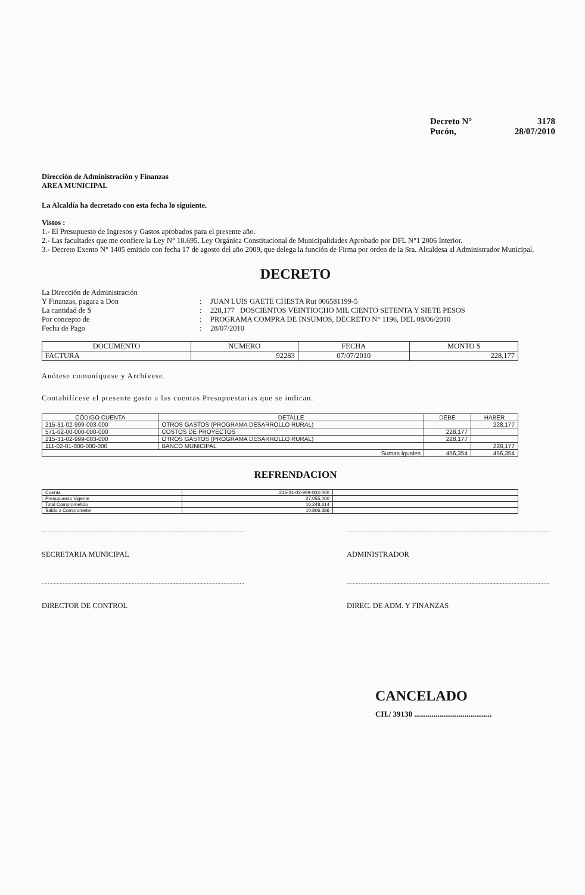Decreto N° 3178
Pucón, 28/07/2010
Dirección de Administración y Finanzas
AREA MUNICIPAL
La Alcaldía ha decretado con esta fecha lo siguiente.
Vistos :
1.- El Presupuesto de Ingresos y Gastos aprobados para el presente año.
2.- Las facultades que me confiere la Ley N° 18.695. Ley Orgánica Constitucional de Municipalidades Aprobado por DFL N°1 2006 Interior.
3.- Decreto Exento N° 1405 emitido con fecha 17 de agosto del año 2009, que delega la función de Firma por orden de la Sra. Alcaldesa al Administrador Municipal.
DECRETO
La Dirección de Administración
Y Finanzas, pagara a Don
:
JUAN LUIS GAETE CHESTA Rut 006581199-5
La cantidad de $
:
228,177 DOSCIENTOS VEINTIOCHO MIL CIENTO SETENTA Y SIETE PESOS
Por concepto de
:
PROGRAMA COMPRA DE INSUMOS, DECRETO N° 1196, DEL 08/06/2010
Fecha de Pago
:
28/07/2010
| DOCUMENTO | NUMERO | FECHA | MONTO $ |
| --- | --- | --- | --- |
| FACTURA | 92283 | 07/07/2010 | 228,177 |
Anótese comuníquese y Archívese.
Contabilícese el presente gasto a las cuentas Presupuestarias que se indican.
| CÓDIGO CUENTA | DETALLE | DEBE | HABER |
| --- | --- | --- | --- |
| 215-31-02-999-003-000 | OTROS GASTOS (PROGRAMA DESARROLLO RURAL) | | 228,177 |
| 571-02-00-000-000-000 | COSTOS DE PROYECTOS | 228,177 | |
| 215-31-02-999-003-000 | OTROS GASTOS (PROGRAMA DESARROLLO RURAL) | 228,177 | |
| 111-02-01-000-000-000 | BANCO MUNICIPAL | | 228,177 |
| Sumas Iguales | | 456,354 | 456,354 |
REFRENDACION
| Cuenta | 215-31-02-999-003-000 | |
| Presupuesto Vigente | 27,055,000 | |
| Total Comprometido | 16,248,614 | |
| Saldo x Comprometer | 10,806,386 | |
SECRETARIA MUNICIPAL ADMINISTRADOR
DIRECTOR DE CONTROL DIREC. DE ADM. Y FINANZAS
CANCELADO
CH./ 39130 ........................................